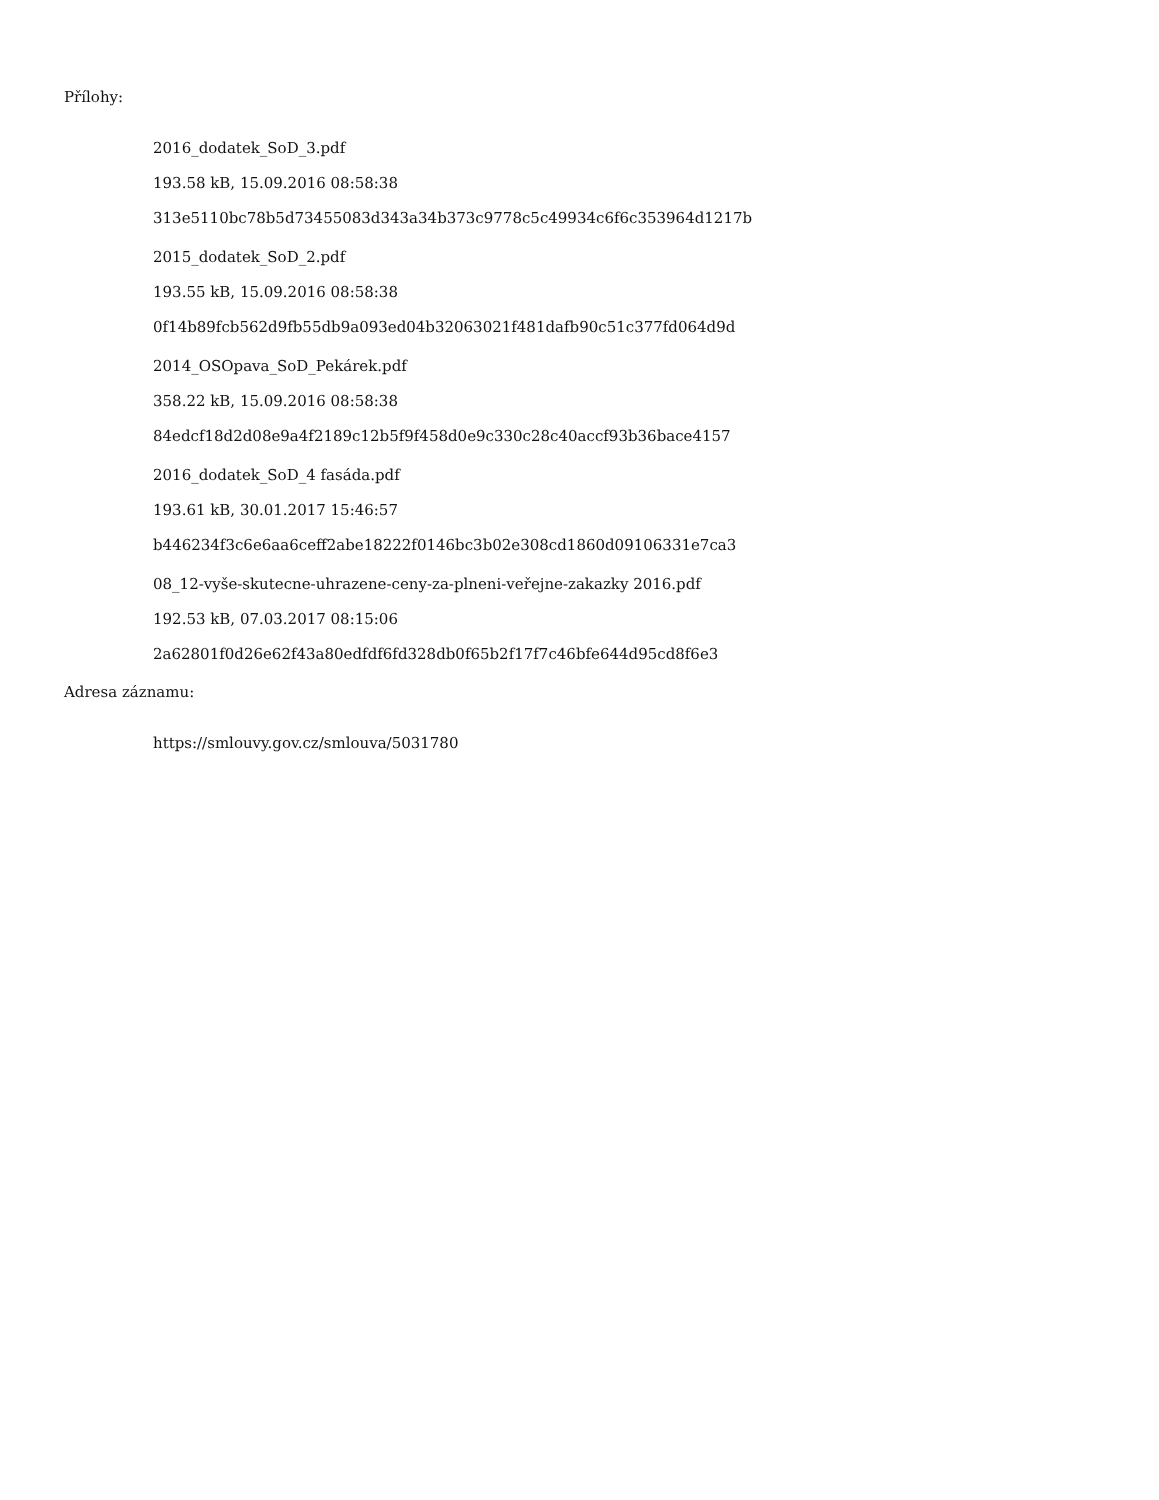Přílohy:
2016_dodatek_SoD_3.pdf
193.58 kB, 15.09.2016 08:58:38
313e5110bc78b5d73455083d343a34b373c9778c5c49934c6f6c353964d1217b
2015_dodatek_SoD_2.pdf
193.55 kB, 15.09.2016 08:58:38
0f14b89fcb562d9fb55db9a093ed04b32063021f481dafb90c51c377fd064d9d
2014_OSOpava_SoD_Pekárek.pdf
358.22 kB, 15.09.2016 08:58:38
84edcf18d2d08e9a4f2189c12b5f9f458d0e9c330c28c40accf93b36bace4157
2016_dodatek_SoD_4 fasáda.pdf
193.61 kB, 30.01.2017 15:46:57
b446234f3c6e6aa6ceff2abe18222f0146bc3b02e308cd1860d09106331e7ca3
08_12-vyše-skutecne-uhrazene-ceny-za-plneni-veřejne-zakazky 2016.pdf
192.53 kB, 07.03.2017 08:15:06
2a62801f0d26e62f43a80edfdf6fd328db0f65b2f17f7c46bfe644d95cd8f6e3
Adresa záznamu:
https://smlouvy.gov.cz/smlouva/5031780